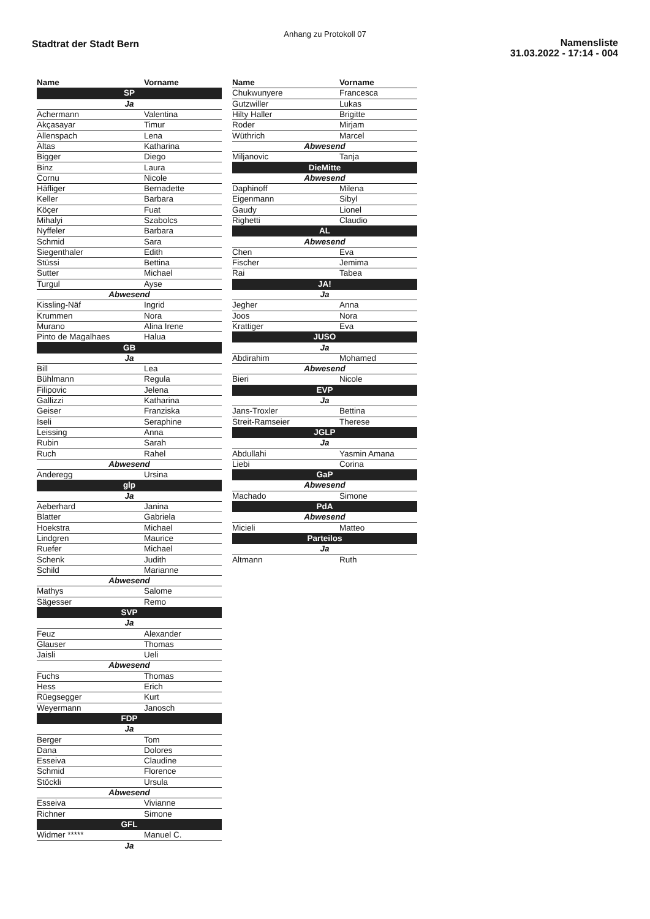Anhang zu Protokoll 07
Stadtrat der Stadt Bern
Namensliste
31.03.2022 - 17:14 - 004
| Name | Vorname |
| --- | --- |
| SP | |
| Ja | |
| Achermann | Valentina |
| Akçasayar | Timur |
| Allenspach | Lena |
| Altas | Katharina |
| Bigger | Diego |
| Binz | Laura |
| Cornu | Nicole |
| Häfliger | Bernadette |
| Keller | Barbara |
| Köçer | Fuat |
| Mihalyi | Szabolcs |
| Nyffeler | Barbara |
| Schmid | Sara |
| Siegenthaler | Edith |
| Stüssi | Bettina |
| Sutter | Michael |
| Turgul | Ayse |
| Abwesend | |
| Kissling-Näf | Ingrid |
| Krummen | Nora |
| Murano | Alina Irene |
| Pinto de Magalhaes | Halua |
| GB | |
| Ja | |
| Bill | Lea |
| Bühlmann | Regula |
| Filipovic | Jelena |
| Gallizzi | Katharina |
| Geiser | Franziska |
| Iseli | Seraphine |
| Leissing | Anna |
| Rubin | Sarah |
| Ruch | Rahel |
| Abwesend | |
| Anderegg | Ursina |
| glp | |
| Ja | |
| Aeberhard | Janina |
| Blatter | Gabriela |
| Hoekstra | Michael |
| Lindgren | Maurice |
| Ruefer | Michael |
| Schenk | Judith |
| Schild | Marianne |
| Abwesend | |
| Mathys | Salome |
| Sägesser | Remo |
| SVP | |
| Ja | |
| Feuz | Alexander |
| Glauser | Thomas |
| Jaisli | Ueli |
| Abwesend | |
| Fuchs | Thomas |
| Hess | Erich |
| Rüegsegger | Kurt |
| Weyermann | Janosch |
| FDP | |
| Ja | |
| Berger | Tom |
| Dana | Dolores |
| Esseiva | Claudine |
| Schmid | Florence |
| Stöckli | Ursula |
| Abwesend | |
| Esseiva | Vivianne |
| Richner | Simone |
| GFL | |
| Widmer ***** | Manuel C. |
| Ja | |
| Name | Vorname |
| --- | --- |
| Chukwunyere | Francesca |
| Gutzwiller | Lukas |
| Hilty Haller | Brigitte |
| Roder | Mirjam |
| Wüthrich | Marcel |
| Abwesend | |
| Miljanovic | Tanja |
| DieMitte | |
| Abwesend | |
| Daphinoff | Milena |
| Eigenmann | Sibyl |
| Gaudy | Lionel |
| Righetti | Claudio |
| AL | |
| Abwesend | |
| Chen | Eva |
| Fischer | Jemima |
| Rai | Tabea |
| JA! | |
| Ja | |
| Jegher | Anna |
| Joos | Nora |
| Krattiger | Eva |
| JUSO | |
| Ja | |
| Abdirahim | Mohamed |
| Abwesend | |
| Bieri | Nicole |
| EVP | |
| Ja | |
| Jans-Troxler | Bettina |
| Streit-Ramseier | Therese |
| JGLP | |
| Ja | |
| Abdullahi | Yasmin Amana |
| Liebi | Corina |
| GaP | |
| Abwesend | |
| Machado | Simone |
| PdA | |
| Abwesend | |
| Micieli | Matteo |
| Parteilos | |
| Ja | |
| Altmann | Ruth |